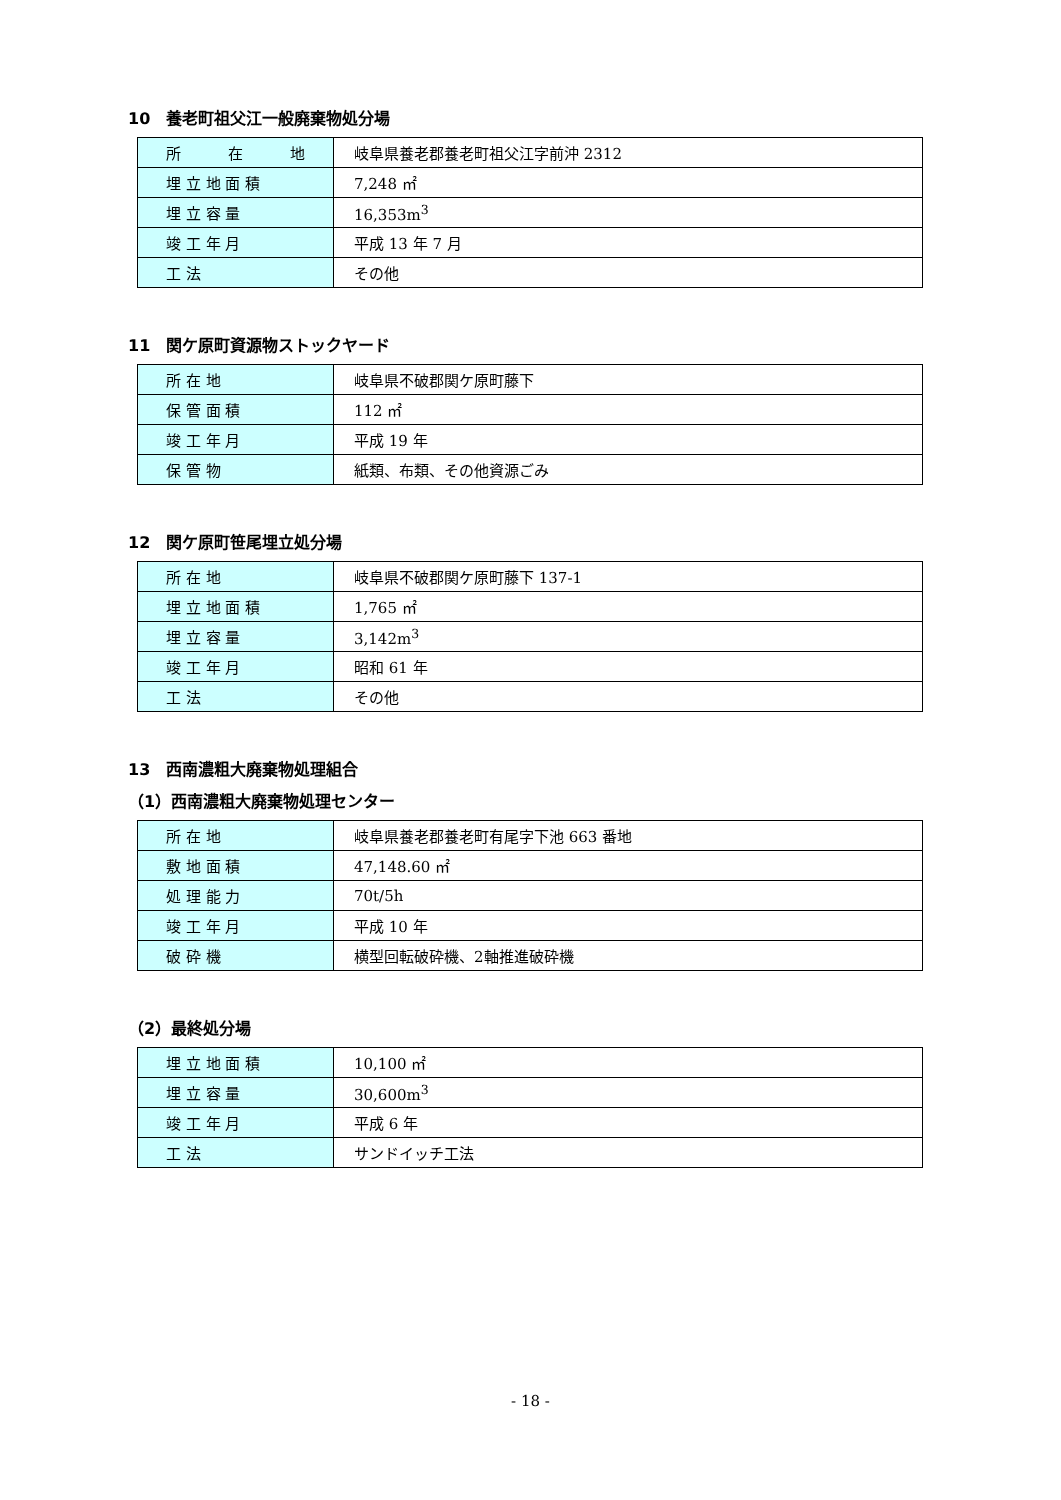10　養老町祖父江一般廃棄物処分場
| 所 在 地 | 岐阜県養老郡養老町祖父江字前沖 2312 |
| 埋 立 地 面 積 | 7,248 ㎡ |
| 埋 立 容 量 | 16,353m<sup>3</sup> |
| 竣 工 年 月 | 平成 13 年 7 月 |
| 工 法 | その他 |
11　関ケ原町資源物ストックヤード
| 所 在 地 | 岐阜県不破郡関ケ原町藤下 |
| 保 管 面 積 | 112 ㎡ |
| 竣 工 年 月 | 平成 19 年 |
| 保 管 物 | 紙類、布類、その他資源ごみ |
12　関ケ原町笹尾埋立処分場
| 所 在 地 | 岐阜県不破郡関ケ原町藤下 137-1 |
| 埋 立 地 面 積 | 1,765 ㎡ |
| 埋 立 容 量 | 3,142m<sup>3</sup> |
| 竣 工 年 月 | 昭和 61 年 |
| 工 法 | その他 |
13　西南濃粗大廃棄物処理組合
（1）西南濃粗大廃棄物処理センター
| 所 在 地 | 岐阜県養老郡養老町有尾字下池 663 番地 |
| 敷 地 面 積 | 47,148.60 ㎡ |
| 処 理 能 力 | 70t/5h |
| 竣 工 年 月 | 平成 10 年 |
| 破 砕 機 | 横型回転破砕機、2軸推進破砕機 |
（2）最終処分場
| 埋 立 地 面 積 | 10,100 ㎡ |
| 埋 立 容 量 | 30,600m<sup>3</sup> |
| 竣 工 年 月 | 平成 6 年 |
| 工 法 | サンドイッチ工法 |
- 18 -